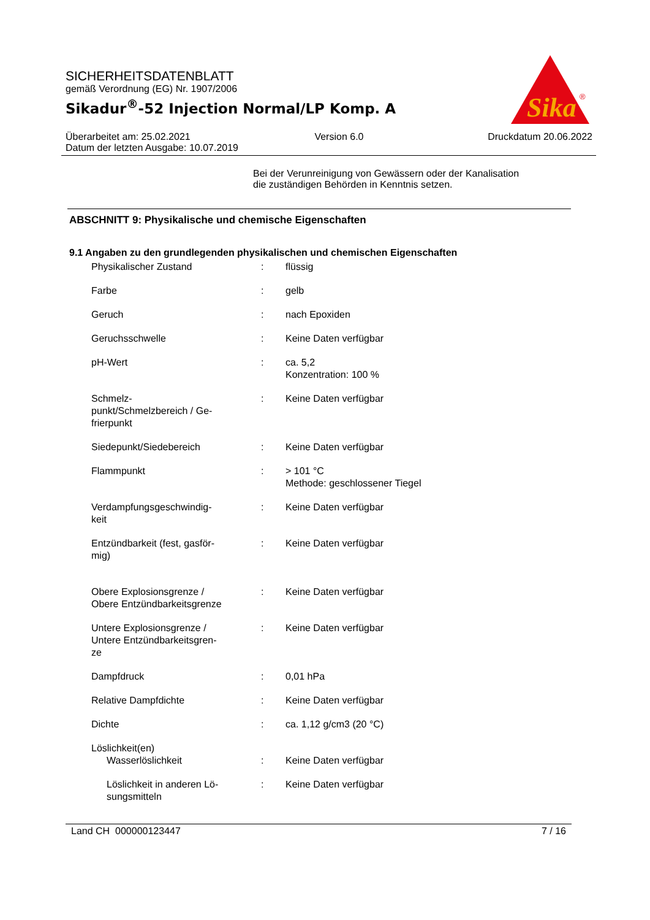SICHERHEITSDATENBLATT
gemäß Verordnung (EG) Nr. 1907/2006
Sikadur<sup>®</sup>-52 Injection Normal/LP Komp. A
Sika
®
Überarbeitet am: 25.02.2021 Version 6.0 Druckdatum 20.06.2022
Datum der letzten Ausgabe: 10.07.2019
Bei der Verunreinigung von Gewässern oder der Kanalisation
die zuständigen Behörden in Kenntnis setzen.
ABSCHNITT 9: Physikalische und chemische Eigenschaften
9.1 Angaben zu den grundlegenden physikalischen und chemischen Eigenschaften
| Physikalischer Zustand | : | flüssig |
| Farbe | : | gelb |
| Geruch | : | nach Epoxiden |
| Geruchsschwelle | : | Keine Daten verfügbar |
| pH-Wert | : | ca. 5,2 Konzentration: 100 % |
| Schmelz- punkt/Schmelzbereich / Ge- frierpunkt | : | Keine Daten verfügbar |
| Siedepunkt/Siedebereich | : | Keine Daten verfügbar |
| Flammpunkt | : | > 101 °C Methode: geschlossener Tiegel |
| Verdampfungsgeschwindig- keit | : | Keine Daten verfügbar |
| Entzündbarkeit (fest, gasför- mig) | : | Keine Daten verfügbar |
| Obere Explosionsgrenze / Obere Entzündbarkeitsgrenze | : | Keine Daten verfügbar |
| Untere Explosionsgrenze / Untere Entzündbarkeitsgren- ze | : | Keine Daten verfügbar |
| Dampfdruck | : | 0,01 hPa |
| Relative Dampfdichte | : | Keine Daten verfügbar |
| Dichte | : | ca. 1,12 g/cm3 (20 °C) |
| Löslichkeit(en) | | |
| Wasserlöslichkeit | : | Keine Daten verfügbar |
| Löslichkeit in anderen Lö- sungsmitteln | : | Keine Daten verfügbar |
Land CH 000000123447 7 / 16